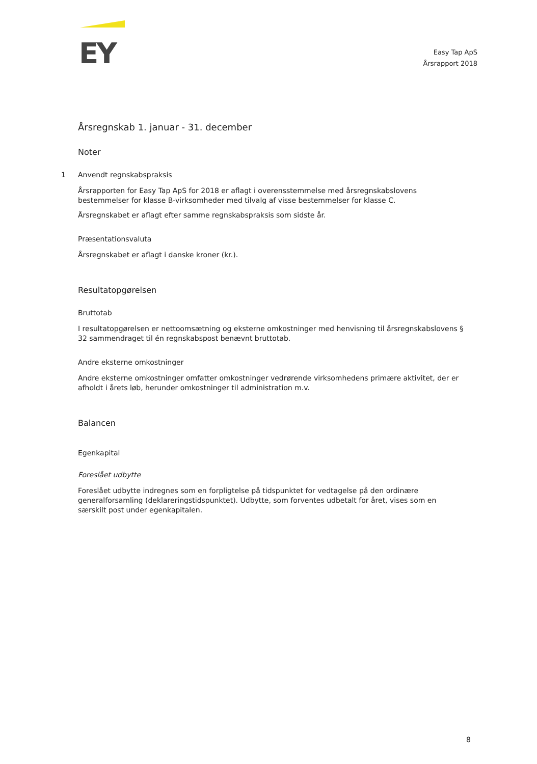EY
Easy Tap ApS
Årsrapport 2018
Årsregnskab 1. januar - 31. december
Noter
1 Anvendt regnskabspraksis
Årsrapporten for Easy Tap ApS for 2018 er aflagt i overensstemmelse med årsregnskabslovens bestemmelser for klasse B-virksomheder med tilvalg af visse bestemmelser for klasse C.
Årsregnskabet er aflagt efter samme regnskabspraksis som sidste år.
Præsentationsvaluta
Årsregnskabet er aflagt i danske kroner (kr.).
Resultatopgørelsen
Bruttotab
I resultatopgørelsen er nettoomsætning og eksterne omkostninger med henvisning til årsregnskabslovens § 32 sammendraget til én regnskabspost benævnt bruttotab.
Andre eksterne omkostninger
Andre eksterne omkostninger omfatter omkostninger vedrørende virksomhedens primære aktivitet, der er afholdt i årets løb, herunder omkostninger til administration m.v.
Balancen
Egenkapital
Foreslået udbytte
Foreslået udbytte indregnes som en forpligtelse på tidspunktet for vedtagelse på den ordinære generalforsamling (deklareringstidspunktet). Udbytte, som forventes udbetalt for året, vises som en særskilt post under egenkapitalen.
8